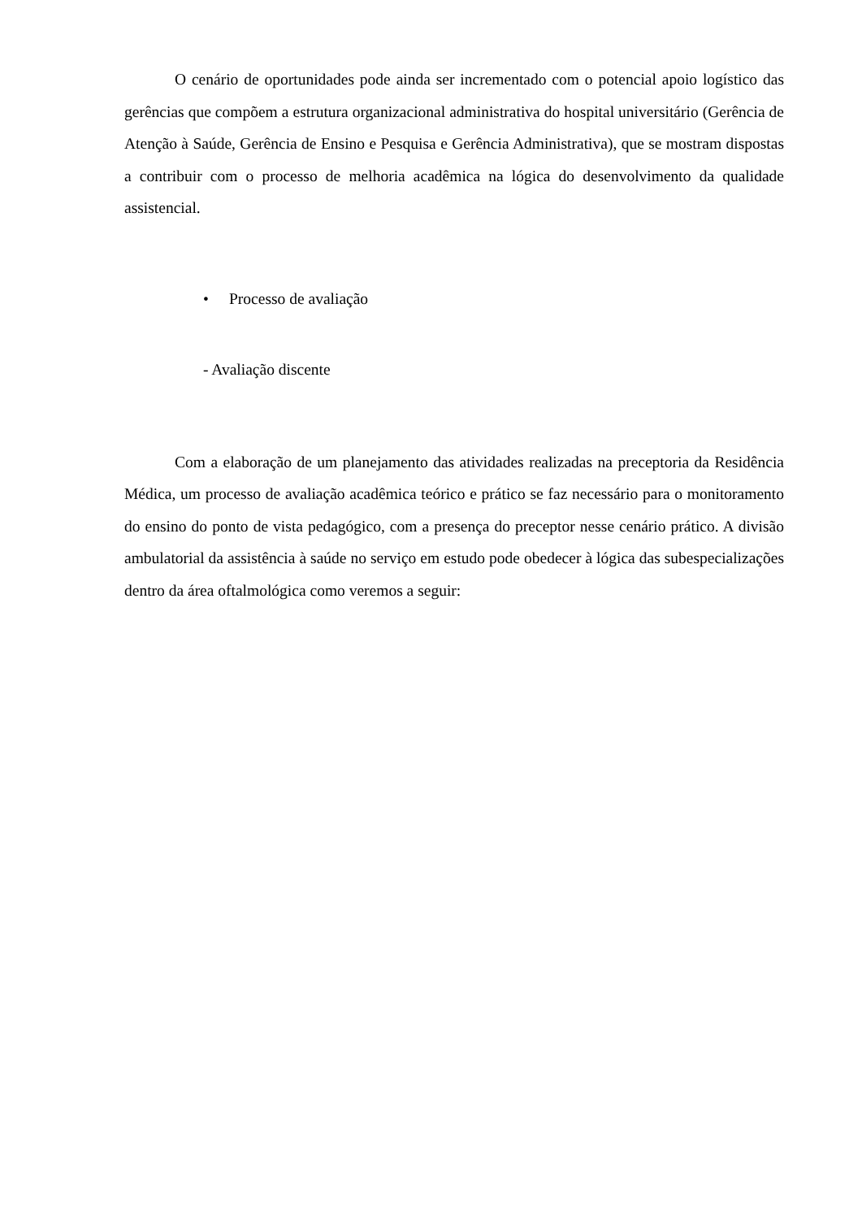O cenário de oportunidades pode ainda ser incrementado com o potencial apoio logístico das gerências que compõem a estrutura organizacional administrativa do hospital universitário (Gerência de Atenção à Saúde, Gerência de Ensino e Pesquisa e Gerência Administrativa), que se mostram dispostas a contribuir com o processo de melhoria acadêmica na lógica do desenvolvimento da qualidade assistencial.
• Processo de avaliação
- Avaliação discente
Com a elaboração de um planejamento das atividades realizadas na preceptoria da Residência Médica, um processo de avaliação acadêmica teórico e prático se faz necessário para o monitoramento do ensino do ponto de vista pedagógico, com a presença do preceptor nesse cenário prático. A divisão ambulatorial da assistência à saúde no serviço em estudo pode obedecer à lógica das subespecializações dentro da área oftalmológica como veremos a seguir: